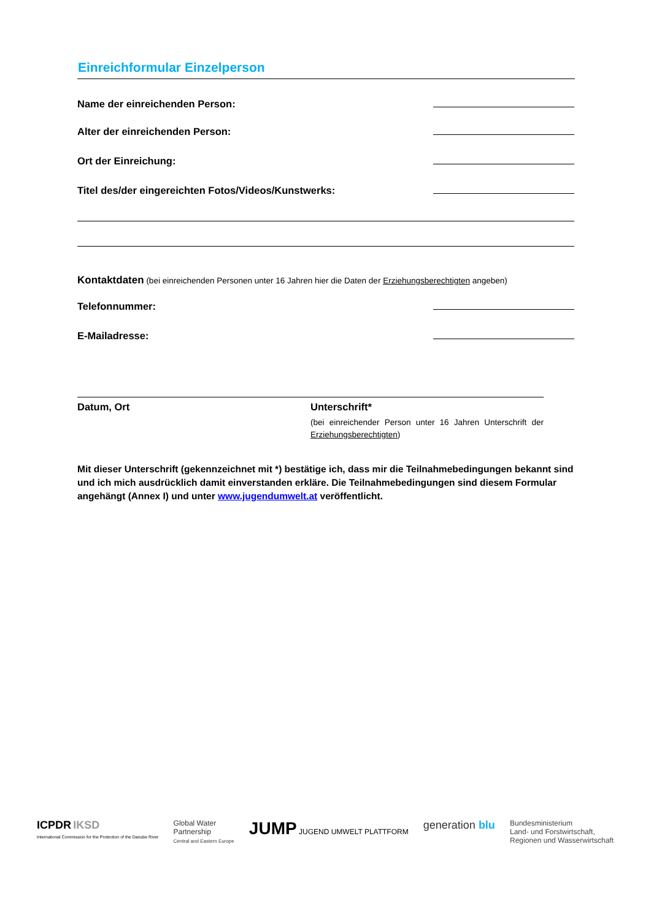Einreichformular Einzelperson
Name der einreichenden Person:
Alter der einreichenden Person:
Ort der Einreichung:
Titel des/der eingereichten Fotos/Videos/Kunstwerks:
Kontaktdaten (bei einreichenden Personen unter 16 Jahren hier die Daten der Erziehungsberechtigten angeben)
Telefonnummer:
E-Mailadresse:
Datum, Ort Unterschrift*
(bei einreichender Person unter 16 Jahren Unterschrift der Erziehungsberechtigten)
Mit dieser Unterschrift (gekennzeichnet mit *) bestätige ich, dass mir die Teilnahmebedingungen bekannt sind und ich mich ausdrücklich damit einverstanden erkläre. Die Teilnahmebedingungen sind diesem Formular angehängt (Annex I) und unter www.jugendumwelt.at veröffentlicht.
ICPDR IKSD
International Commission for the Protection of the Danube River
Global Water
Partnership
Central and Eastern Europe
JUMP JUGEND UMWELT PLATTFORM
generation blu
Bundesministerium
Land- und Forstwirtschaft,
Regionen und Wasserwirtschaft